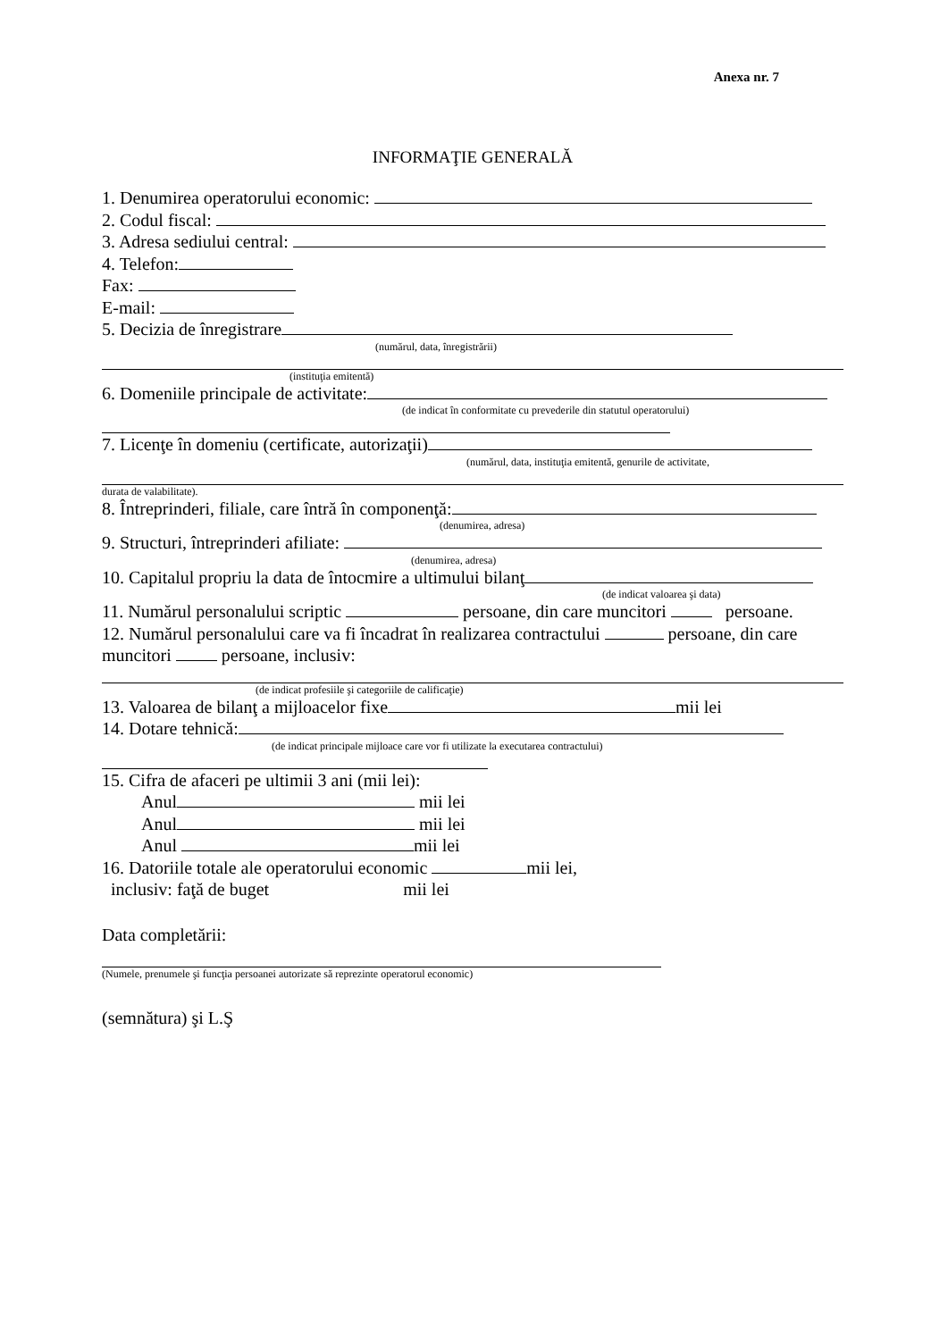Anexa nr. 7
INFORMAŢIE GENERALĂ
1. Denumirea operatorului economic:
2. Codul fiscal:
3. Adresa sediului central:
4. Telefon:
Fax:
E-mail:
5. Decizia de înregistrare
(numărul, data, înregistrării)
(instituţia emitentă)
6. Domeniile principale de activitate:
(de indicat în conformitate cu prevederile din statutul operatorului)
7. Licenţe în domeniu (certificate, autorizaţii)
(numărul, data, instituţia emitentă, genurile de activitate,
durata de valabilitate).
8. Întreprinderi, filiale, care întră în componenţă:
(denumirea, adresa)
9. Structuri, întreprinderi afiliate:
(denumirea, adresa)
10. Capitalul propriu la data de întocmire a ultimului bilanţ
(de indicat valoarea şi data)
11. Numărul personalului scriptic persoane, din care muncitori persoane.
12. Numărul personalului care va fi încadrat în realizarea contractului persoane, din care muncitori persoane, inclusiv:
(de indicat profesiile şi categoriile de calificaţie)
13. Valoarea de bilanţ a mijloacelor fixe mii lei
14. Dotare tehnică:
(de indicat principale mijloace care vor fi utilizate la executarea contractului)
15. Cifra de afaceri pe ultimii 3 ani (mii lei):
Anul mii lei
Anul mii lei
Anul mii lei
16. Datoriile totale ale operatorului economic mii lei,
inclusiv: faţă de buget mii lei
Data completării:
(Numele, prenumele şi funcţia persoanei autorizate să reprezinte operatorul economic)
(semnătura) şi L.Ş